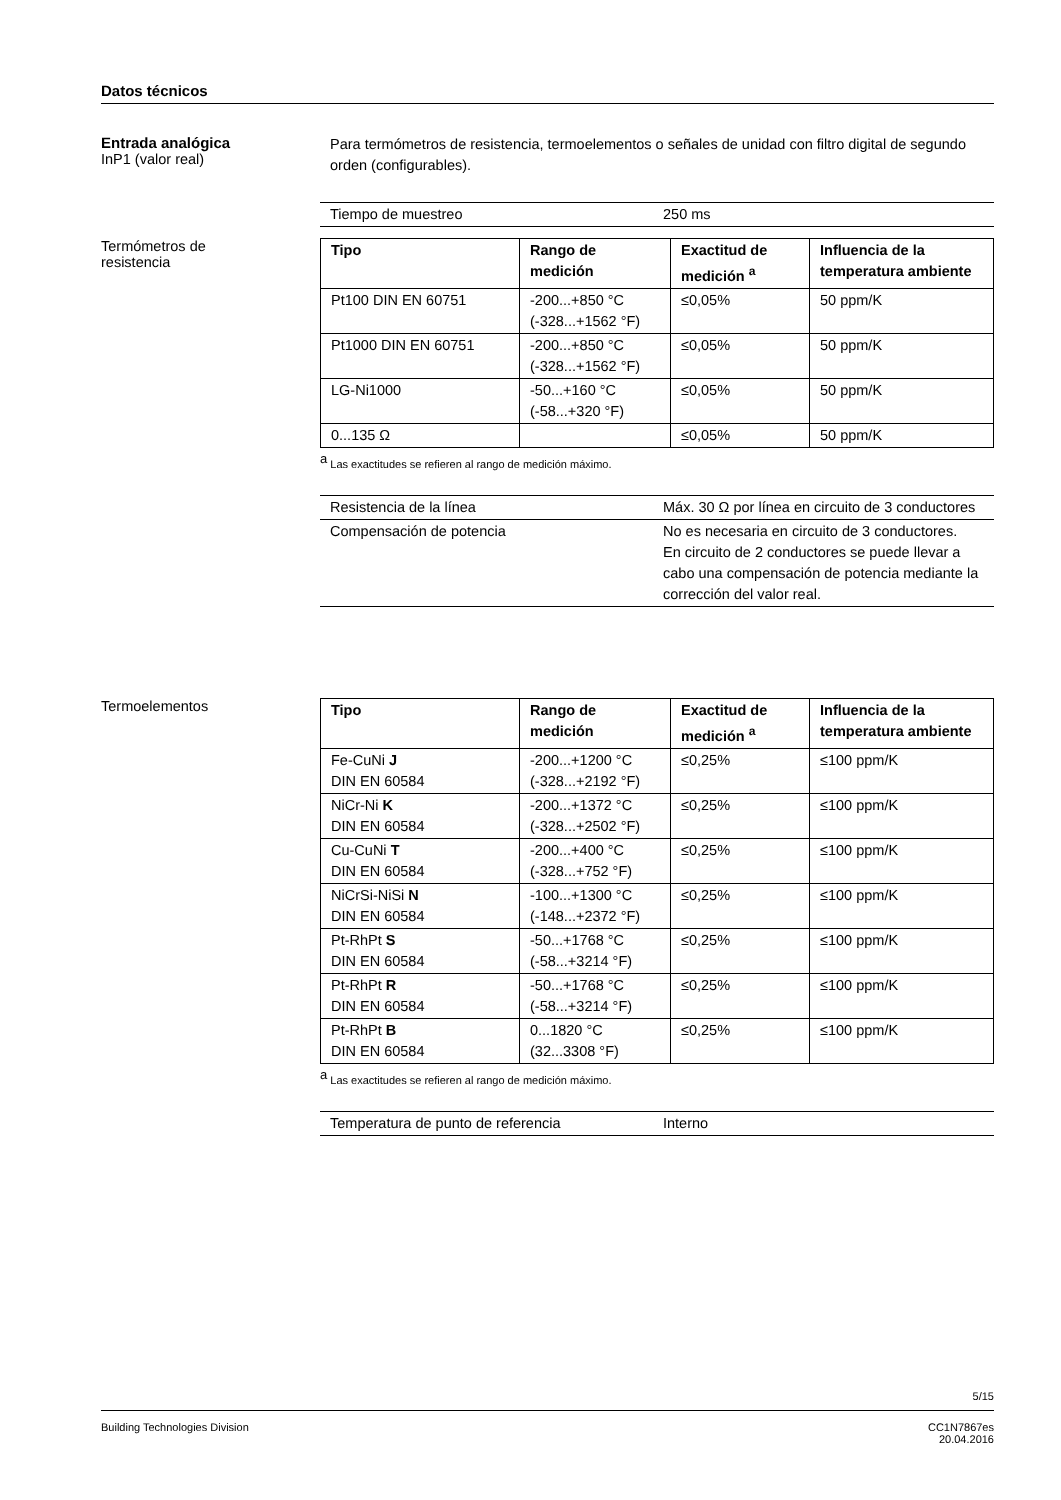Datos técnicos
Entrada analógica
InP1 (valor real)
Para termómetros de resistencia, termoelementos o señales de unidad con filtro digital de segundo orden (configurables).
| Tiempo de muestreo | 250 ms |
Termómetros de
resistencia
| Tipo | Rango de medición | Exactitud de medición <sup>a</sup> | Influencia de la temperatura ambiente |
| --- | --- | --- | --- |
| Pt100 DIN EN 60751 | -200...+850 °C (-328...+1562 °F) | ≤0,05% | 50 ppm/K |
| Pt1000 DIN EN 60751 | -200...+850 °C (-328...+1562 °F) | ≤0,05% | 50 ppm/K |
| LG-Ni1000 | -50...+160 °C (-58...+320 °F) | ≤0,05% | 50 ppm/K |
| 0...135 Ω | | ≤0,05% | 50 ppm/K |
<sup>a</sup> Las exactitudes se refieren al rango de medición máximo.
| Resistencia de la línea | Máx. 30 Ω por línea en circuito de 3 conductores |
| Compensación de potencia | No es necesaria en circuito de 3 conductores. En circuito de 2 conductores se puede llevar a cabo una compensación de potencia mediante la corrección del valor real. |
Termoelementos
| Tipo | Rango de medición | Exactitud de medición <sup>a</sup> | Influencia de la temperatura ambiente |
| --- | --- | --- | --- |
| Fe-CuNi J DIN EN 60584 | -200...+1200 °C (-328...+2192 °F) | ≤0,25% | ≤100 ppm/K |
| NiCr-Ni K DIN EN 60584 | -200...+1372 °C (-328...+2502 °F) | ≤0,25% | ≤100 ppm/K |
| Cu-CuNi T DIN EN 60584 | -200...+400 °C (-328...+752 °F) | ≤0,25% | ≤100 ppm/K |
| NiCrSi-NiSi N DIN EN 60584 | -100...+1300 °C (-148...+2372 °F) | ≤0,25% | ≤100 ppm/K |
| Pt-RhPt S DIN EN 60584 | -50...+1768 °C (-58...+3214 °F) | ≤0,25% | ≤100 ppm/K |
| Pt-RhPt R DIN EN 60584 | -50...+1768 °C (-58...+3214 °F) | ≤0,25% | ≤100 ppm/K |
| Pt-RhPt B DIN EN 60584 | 0...1820 °C (32...3308 °F) | ≤0,25% | ≤100 ppm/K |
<sup>a</sup> Las exactitudes se refieren al rango de medición máximo.
| Temperatura de punto de referencia | Interno |
5/15
Building Technologies Division CC1N7867es
20.04.2016